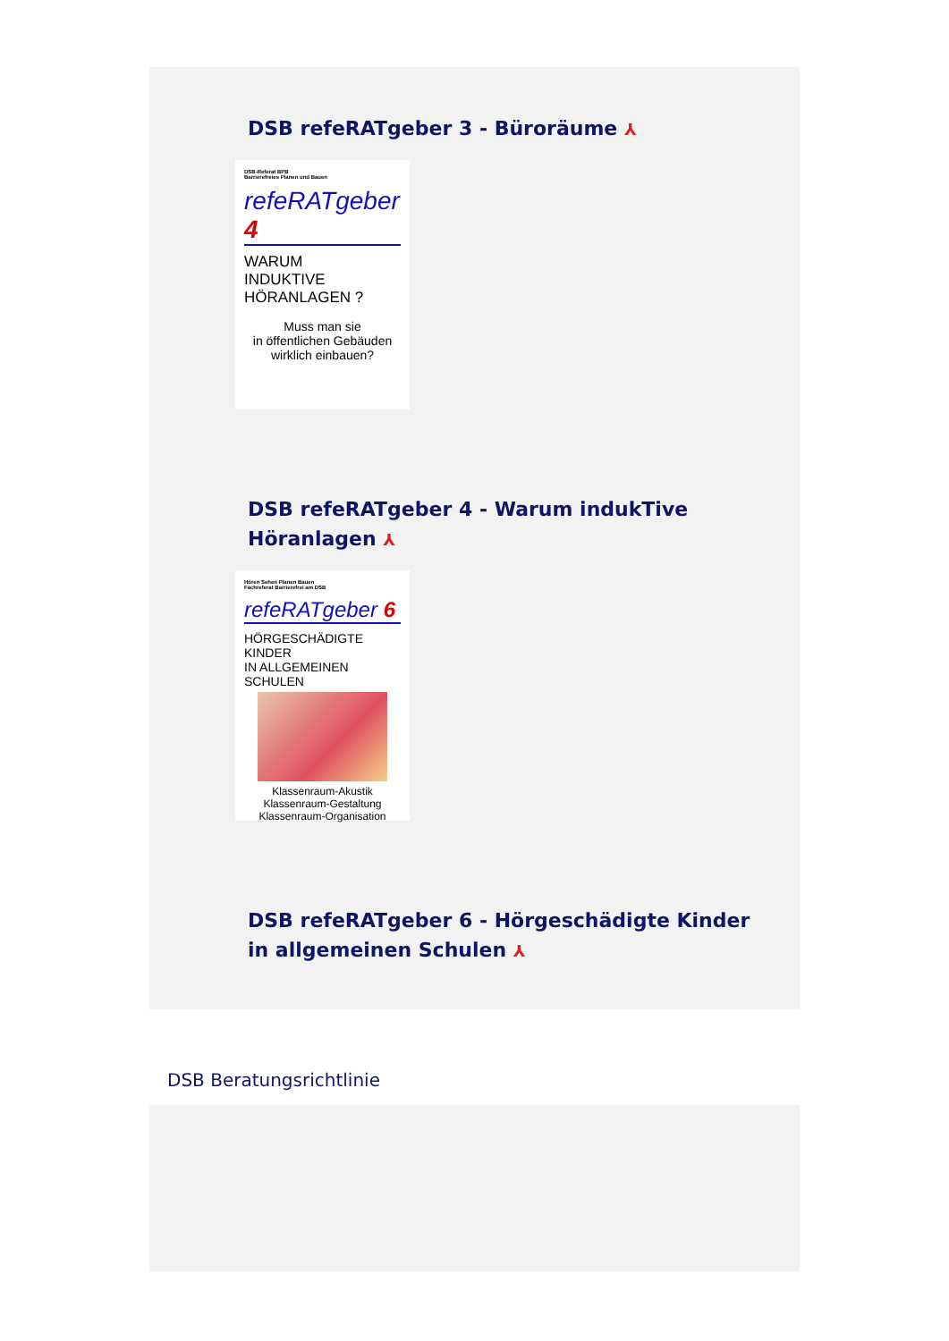DSB refeRATgeber 3 - Büroräume ⅄
DSB-Referat BPB
Barrierefreies Planen und Bauen
refeRATgeber 4
WARUM
INDUKTIVE
HÖRANLAGEN ?
Muss man sie
in öffentlichen Gebäuden
wirklich einbauen?
DSB refeRATgeber 4 - Warum indukTive
Höranlagen ⅄
Hören Sehen Planen Bauen
Fachreferat Barrierefrei am DSB
refeRATgeber 6
HÖRGESCHÄDIGTE KINDER
IN ALLGEMEINEN SCHULEN
Klassenraum-Akustik
Klassenraum-Gestaltung
Klassenraum-Organisation
DSB refeRATgeber 6 - Hörgeschädigte Kinder
in allgemeinen Schulen ⅄
DSB Beratungsrichtlinie